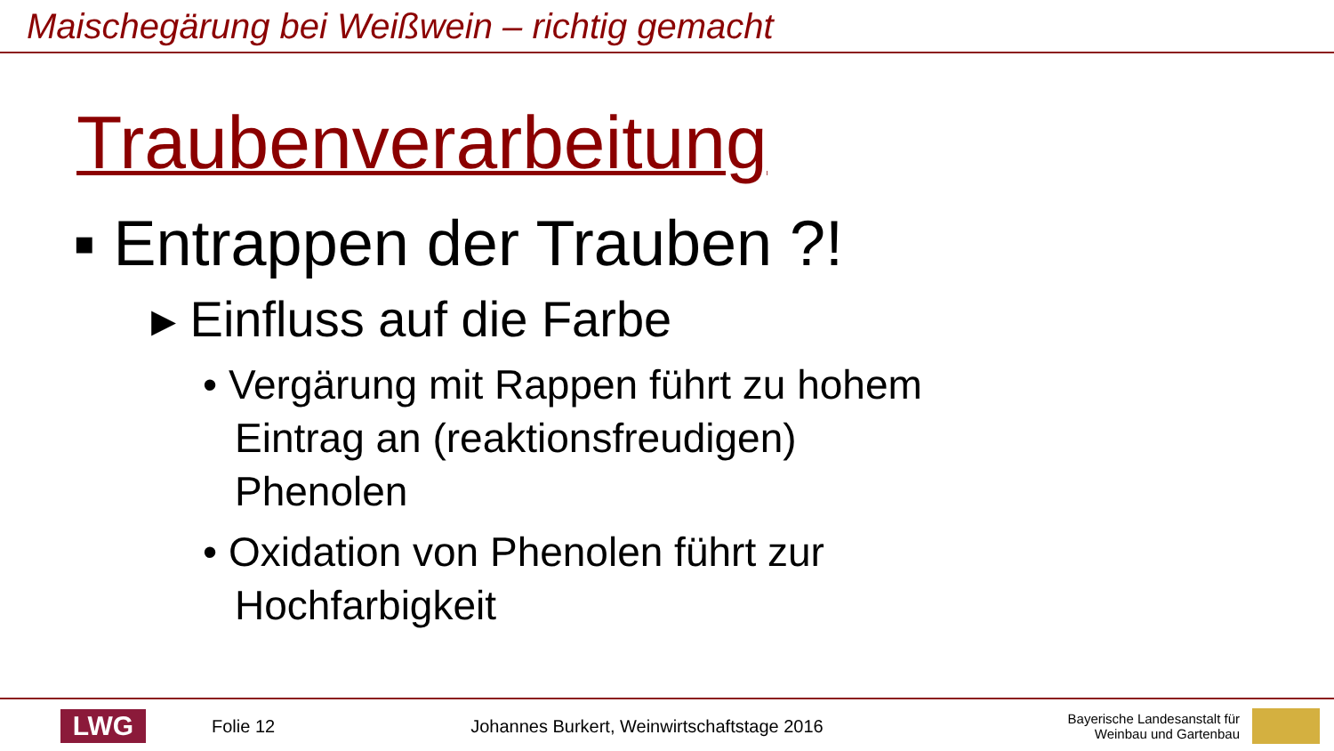Maischegärung bei Weißwein – richtig gemacht
Traubenverarbeitung
▪ Entrappen der Trauben ?!
▸ Einfluss auf die Farbe
• Vergärung mit Rappen führt zu hohem Eintrag an (reaktionsfreudigen) Phenolen
• Oxidation von Phenolen führt zur Hochfarbigkeit
LWG
Folie 12
Johannes Burkert, Weinwirtschaftstage 2016
Bayerische Landesanstalt für
Weinbau und Gartenbau